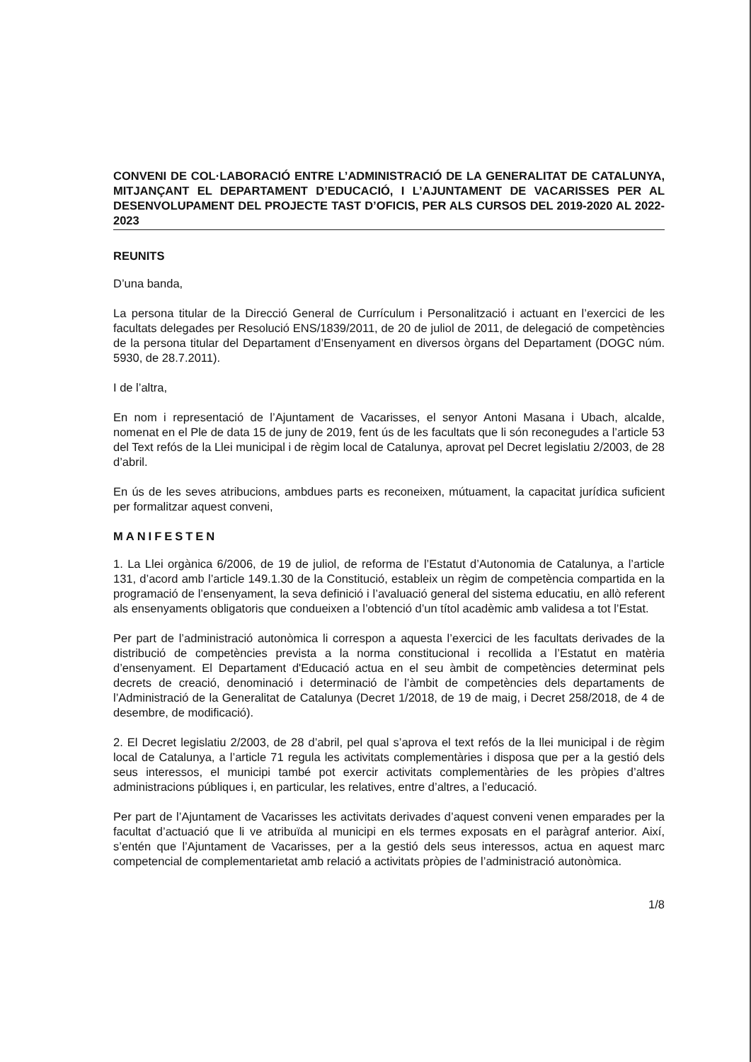CONVENI DE COL·LABORACIÓ ENTRE L’ADMINISTRACIÓ DE LA GENERALITAT DE CATALUNYA, MITJANÇANT EL DEPARTAMENT D’EDUCACIÓ, I L’AJUNTAMENT DE VACARISSES PER AL DESENVOLUPAMENT DEL PROJECTE TAST D’OFICIS, PER ALS CURSOS DEL 2019-2020 AL 2022-2023
REUNITS
D’una banda,
La persona titular de la Direcció General de Currículum i Personalització i actuant en l’exercici de les facultats delegades per Resolució ENS/1839/2011, de 20 de juliol de 2011, de delegació de competències de la persona titular del Departament d’Ensenyament en diversos òrgans del Departament (DOGC núm. 5930, de 28.7.2011).
I de l’altra,
En nom i representació de l’Ajuntament de Vacarisses, el senyor Antoni Masana i Ubach, alcalde, nomenat en el Ple de data 15 de juny de 2019, fent ús de les facultats que li són reconegudes a l’article 53 del Text refós de la Llei municipal i de règim local de Catalunya, aprovat pel Decret legislatiu 2/2003, de 28 d’abril.
En ús de les seves atribucions, ambdues parts es reconeixen, mútuament, la capacitat jurídica suficient per formalitzar aquest conveni,
MANIFESTEN
1. La Llei orgànica 6/2006, de 19 de juliol, de reforma de l’Estatut d’Autonomia de Catalunya, a l’article 131, d’acord amb l’article 149.1.30 de la Constitució, estableix un règim de competència compartida en la programació de l’ensenyament, la seva definició i l’avaluació general del sistema educatiu, en allò referent als ensenyaments obligatoris que condueixen a l’obtenció d’un títol acadèmic amb validesa a tot l’Estat.
Per part de l’administració autonòmica li correspon a aquesta l’exercici de les facultats derivades de la distribució de competències prevista a la norma constitucional i recollida a l’Estatut en matèria d’ensenyament. El Departament d'Educació actua en el seu àmbit de competències determinat pels decrets de creació, denominació i determinació de l’àmbit de competències dels departaments de l’Administració de la Generalitat de Catalunya (Decret 1/2018, de 19 de maig, i Decret 258/2018, de 4 de desembre, de modificació).
2. El Decret legislatiu 2/2003, de 28 d’abril, pel qual s’aprova el text refós de la llei municipal i de règim local de Catalunya, a l’article 71 regula les activitats complementàries i disposa que per a la gestió dels seus interessos, el municipi també pot exercir activitats complementàries de les pròpies d’altres administracions públiques i, en particular, les relatives, entre d’altres, a l’educació.
Per part de l’Ajuntament de Vacarisses les activitats derivades d’aquest conveni venen emparades per la facultat d’actuació que li ve atribuïda al municipi en els termes exposats en el paràgraf anterior. Així, s’entén que l’Ajuntament de Vacarisses, per a la gestió dels seus interessos, actua en aquest marc competencial de complementarietat amb relació a activitats pròpies de l’administració autonòmica.
1/8